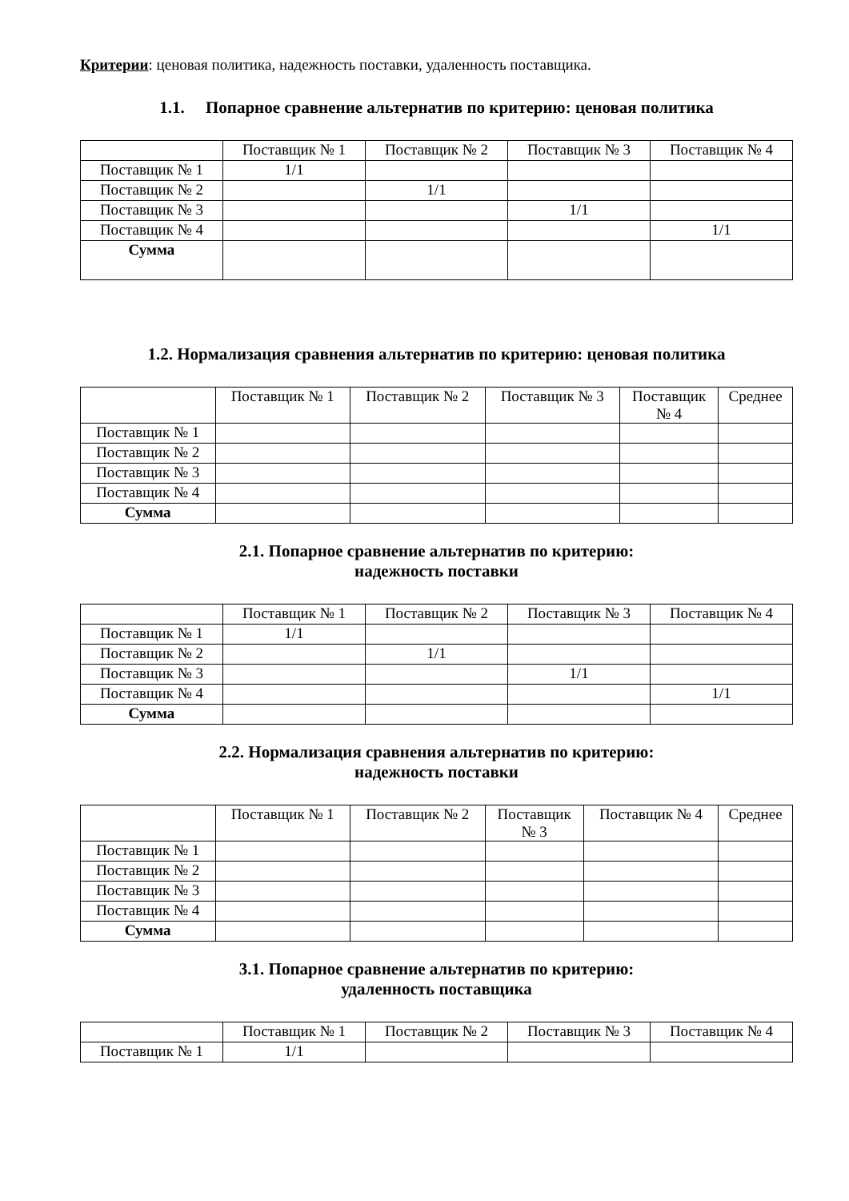Критерии: ценовая политика, надежность поставки, удаленность поставщика.
1.1. Попарное сравнение альтернатив по критерию: ценовая политика
| | Поставщик № 1 | Поставщик № 2 | Поставщик № 3 | Поставщик № 4 |
| Поставщик № 1 | 1/1 | | | |
| Поставщик № 2 | | 1/1 | | |
| Поставщик № 3 | | | 1/1 | |
| Поставщик № 4 | | | | 1/1 |
| Сумма | | | | |
1.2. Нормализация сравнения альтернатив по критерию: ценовая политика
| | Поставщик № 1 | Поставщик № 2 | Поставщик № 3 | Поставщик № 4 | Среднее |
| Поставщик № 1 | | | | | |
| Поставщик № 2 | | | | | |
| Поставщик № 3 | | | | | |
| Поставщик № 4 | | | | | |
| Сумма | | | | | |
2.1. Попарное сравнение альтернатив по критерию:
надежность поставки
| | Поставщик № 1 | Поставщик № 2 | Поставщик № 3 | Поставщик № 4 |
| Поставщик № 1 | 1/1 | | | |
| Поставщик № 2 | | 1/1 | | |
| Поставщик № 3 | | | 1/1 | |
| Поставщик № 4 | | | | 1/1 |
| Сумма | | | | |
2.2. Нормализация сравнения альтернатив по критерию:
надежность поставки
| | Поставщик № 1 | Поставщик № 2 | Поставщик № 3 | Поставщик № 4 | Среднее |
| Поставщик № 1 | | | | | |
| Поставщик № 2 | | | | | |
| Поставщик № 3 | | | | | |
| Поставщик № 4 | | | | | |
| Сумма | | | | | |
3.1. Попарное сравнение альтернатив по критерию:
удаленность поставщика
| | Поставщик № 1 | Поставщик № 2 | Поставщик № 3 | Поставщик № 4 |
| Поставщик № 1 | 1/1 | | | |